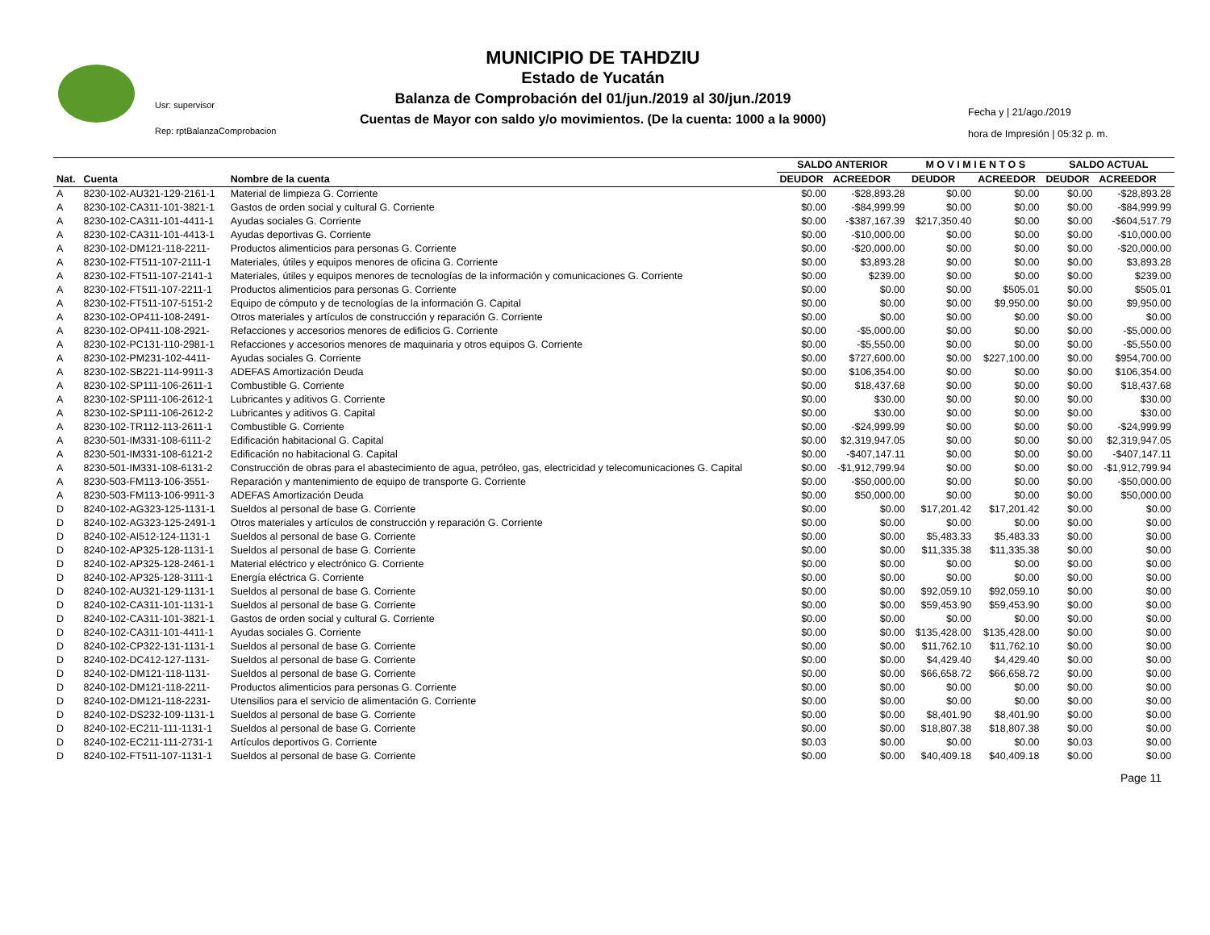Usr: supervisor
Rep: rptBalanzaComprobacion
MUNICIPIO DE TAHDZIU
Estado de Yucatán
Balanza de Comprobación del 01/jun./2019 al 30/jun./2019
Cuentas de Mayor con saldo y/o movimientos. (De la cuenta: 1000 a la 9000)
Fecha y | 21/ago./2019
hora de Impresión | 05:32 p. m.
| | | | SALDO ANTERIOR | | M O V I M I E N T O S | | SALDO ACTUAL | |
| --- | --- | --- | --- | --- | --- | --- | --- | --- |
| Nat. | Cuenta | Nombre de la cuenta | DEUDOR | ACREEDOR | DEUDOR | ACREEDOR | DEUDOR | ACREEDOR |
| A | 8230-102-AU321-129-2161-1 | Material de limpieza G. Corriente | $0.00 | -$28,893.28 | $0.00 | $0.00 | $0.00 | -$28,893.28 |
| A | 8230-102-CA311-101-3821-1 | Gastos de orden social y cultural G. Corriente | $0.00 | -$84,999.99 | $0.00 | $0.00 | $0.00 | -$84,999.99 |
| A | 8230-102-CA311-101-4411-1 | Ayudas sociales G. Corriente | $0.00 | -$387,167.39 | $217,350.40 | $0.00 | $0.00 | -$604,517.79 |
| A | 8230-102-CA311-101-4413-1 | Ayudas deportivas G. Corriente | $0.00 | -$10,000.00 | $0.00 | $0.00 | $0.00 | -$10,000.00 |
| A | 8230-102-DM121-118-2211- | Productos alimenticios para personas G. Corriente | $0.00 | -$20,000.00 | $0.00 | $0.00 | $0.00 | -$20,000.00 |
| A | 8230-102-FT511-107-2111-1 | Materiales, útiles y equipos menores de oficina G. Corriente | $0.00 | $3,893.28 | $0.00 | $0.00 | $0.00 | $3,893.28 |
| A | 8230-102-FT511-107-2141-1 | Materiales, útiles y equipos menores de tecnologías de la información y comunicaciones G. Corriente | $0.00 | $239.00 | $0.00 | $0.00 | $0.00 | $239.00 |
| A | 8230-102-FT511-107-2211-1 | Productos alimenticios para personas G. Corriente | $0.00 | $0.00 | $0.00 | $505.01 | $0.00 | $505.01 |
| A | 8230-102-FT511-107-5151-2 | Equipo de cómputo y de tecnologías de la información G. Capital | $0.00 | $0.00 | $0.00 | $9,950.00 | $0.00 | $9,950.00 |
| A | 8230-102-OP411-108-2491- | Otros materiales y artículos de construcción y reparación G. Corriente | $0.00 | $0.00 | $0.00 | $0.00 | $0.00 | $0.00 |
| A | 8230-102-OP411-108-2921- | Refacciones y accesorios menores de edificios G. Corriente | $0.00 | -$5,000.00 | $0.00 | $0.00 | $0.00 | -$5,000.00 |
| A | 8230-102-PC131-110-2981-1 | Refacciones y accesorios menores de maquinaria y otros equipos G. Corriente | $0.00 | -$5,550.00 | $0.00 | $0.00 | $0.00 | -$5,550.00 |
| A | 8230-102-PM231-102-4411- | Ayudas sociales G. Corriente | $0.00 | $727,600.00 | $0.00 | $227,100.00 | $0.00 | $954,700.00 |
| A | 8230-102-SB221-114-9911-3 | ADEFAS Amortización Deuda | $0.00 | $106,354.00 | $0.00 | $0.00 | $0.00 | $106,354.00 |
| A | 8230-102-SP111-106-2611-1 | Combustible G. Corriente | $0.00 | $18,437.68 | $0.00 | $0.00 | $0.00 | $18,437.68 |
| A | 8230-102-SP111-106-2612-1 | Lubricantes y aditivos G. Corriente | $0.00 | $30.00 | $0.00 | $0.00 | $0.00 | $30.00 |
| A | 8230-102-SP111-106-2612-2 | Lubricantes y aditivos G. Capital | $0.00 | $30.00 | $0.00 | $0.00 | $0.00 | $30.00 |
| A | 8230-102-TR112-113-2611-1 | Combustible G. Corriente | $0.00 | -$24,999.99 | $0.00 | $0.00 | $0.00 | -$24,999.99 |
| A | 8230-501-IM331-108-6111-2 | Edificación habitacional G. Capital | $0.00 | $2,319,947.05 | $0.00 | $0.00 | $0.00 | $2,319,947.05 |
| A | 8230-501-IM331-108-6121-2 | Edificación no habitacional G. Capital | $0.00 | -$407,147.11 | $0.00 | $0.00 | $0.00 | -$407,147.11 |
| A | 8230-501-IM331-108-6131-2 | Construcción de obras para el abastecimiento de agua, petróleo, gas, electricidad y telecomunicaciones G. Capital | $0.00 | -$1,912,799.94 | $0.00 | $0.00 | $0.00 | -$1,912,799.94 |
| A | 8230-503-FM113-106-3551- | Reparación y mantenimiento de equipo de transporte G. Corriente | $0.00 | -$50,000.00 | $0.00 | $0.00 | $0.00 | -$50,000.00 |
| A | 8230-503-FM113-106-9911-3 | ADEFAS Amortización Deuda | $0.00 | $50,000.00 | $0.00 | $0.00 | $0.00 | $50,000.00 |
| D | 8240-102-AG323-125-1131-1 | Sueldos al personal de base G. Corriente | $0.00 | $0.00 | $17,201.42 | $17,201.42 | $0.00 | $0.00 |
| D | 8240-102-AG323-125-2491-1 | Otros materiales y artículos de construcción y reparación G. Corriente | $0.00 | $0.00 | $0.00 | $0.00 | $0.00 | $0.00 |
| D | 8240-102-AI512-124-1131-1 | Sueldos al personal de base G. Corriente | $0.00 | $0.00 | $5,483.33 | $5,483.33 | $0.00 | $0.00 |
| D | 8240-102-AP325-128-1131-1 | Sueldos al personal de base G. Corriente | $0.00 | $0.00 | $11,335.38 | $11,335.38 | $0.00 | $0.00 |
| D | 8240-102-AP325-128-2461-1 | Material eléctrico y electrónico G. Corriente | $0.00 | $0.00 | $0.00 | $0.00 | $0.00 | $0.00 |
| D | 8240-102-AP325-128-3111-1 | Energía eléctrica G. Corriente | $0.00 | $0.00 | $0.00 | $0.00 | $0.00 | $0.00 |
| D | 8240-102-AU321-129-1131-1 | Sueldos al personal de base G. Corriente | $0.00 | $0.00 | $92,059.10 | $92,059.10 | $0.00 | $0.00 |
| D | 8240-102-CA311-101-1131-1 | Sueldos al personal de base G. Corriente | $0.00 | $0.00 | $59,453.90 | $59,453.90 | $0.00 | $0.00 |
| D | 8240-102-CA311-101-3821-1 | Gastos de orden social y cultural G. Corriente | $0.00 | $0.00 | $0.00 | $0.00 | $0.00 | $0.00 |
| D | 8240-102-CA311-101-4411-1 | Ayudas sociales G. Corriente | $0.00 | $0.00 | $135,428.00 | $135,428.00 | $0.00 | $0.00 |
| D | 8240-102-CP322-131-1131-1 | Sueldos al personal de base G. Corriente | $0.00 | $0.00 | $11,762.10 | $11,762.10 | $0.00 | $0.00 |
| D | 8240-102-DC412-127-1131- | Sueldos al personal de base G. Corriente | $0.00 | $0.00 | $4,429.40 | $4,429.40 | $0.00 | $0.00 |
| D | 8240-102-DM121-118-1131- | Sueldos al personal de base G. Corriente | $0.00 | $0.00 | $66,658.72 | $66,658.72 | $0.00 | $0.00 |
| D | 8240-102-DM121-118-2211- | Productos alimenticios para personas G. Corriente | $0.00 | $0.00 | $0.00 | $0.00 | $0.00 | $0.00 |
| D | 8240-102-DM121-118-2231- | Utensilios para el servicio de alimentación G. Corriente | $0.00 | $0.00 | $0.00 | $0.00 | $0.00 | $0.00 |
| D | 8240-102-DS232-109-1131-1 | Sueldos al personal de base G. Corriente | $0.00 | $0.00 | $8,401.90 | $8,401.90 | $0.00 | $0.00 |
| D | 8240-102-EC211-111-1131-1 | Sueldos al personal de base G. Corriente | $0.00 | $0.00 | $18,807.38 | $18,807.38 | $0.00 | $0.00 |
| D | 8240-102-EC211-111-2731-1 | Artículos deportivos G. Corriente | $0.03 | $0.00 | $0.00 | $0.00 | $0.03 | $0.00 |
| D | 8240-102-FT511-107-1131-1 | Sueldos al personal de base G. Corriente | $0.00 | $0.00 | $40,409.18 | $40,409.18 | $0.00 | $0.00 |
Page 11